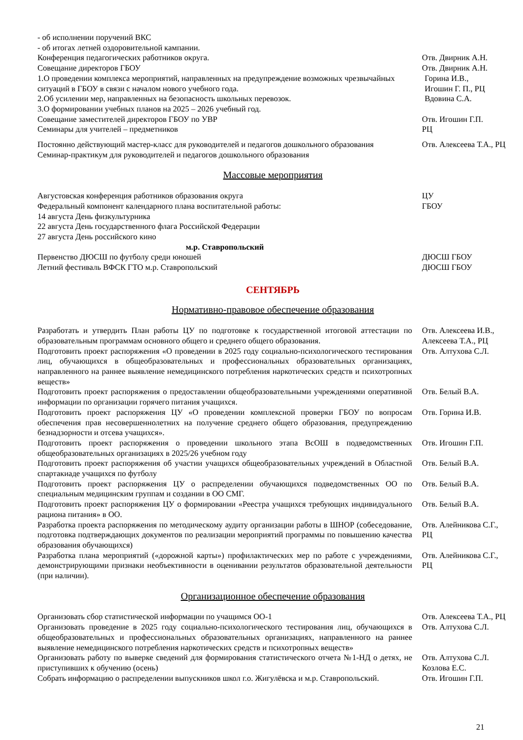- об исполнении поручений ВКС
- об итогах летней оздоровительной кампании.
Конференция педагогических работников округа. Отв. Двирник А.Н.
Совещание директоров ГБОУ Отв. Двирник А.Н.
1.О проведении комплекса мероприятий, направленных на предупреждение возможных чрезвычайных ситуаций в ГБОУ в связи с началом нового учебного года.
2.Об усилении мер, направленных на безопасность школьных перевозок.
3.О формировании учебных планов на 2025 – 2026 учебный год.
Горина И.В.,
Игошин Г. П., РЦ
Вдовина С.А.
Совещание заместителей директоров ГБОУ по УВР Отв. Игошин Г.П.
Семинары для учителей – предметников РЦ
Постоянно действующий мастер-класс для руководителей и педагогов дошкольного образования
Семинар-практикум для руководителей и педагогов дошкольного образования
Отв. Алексеева Т.А., РЦ
Массовые мероприятия
Августовская конференция работников образования округа ЦУ
Федеральный компонент календарного плана воспитательной работы:
14 августа День физкультурника
22 августа День государственного флага Российской Федерации
27 августа День российского кино
ГБОУ
м.р. Ставропольский
Первенство ДЮСШ по футболу среди юношей ДЮСШ ГБОУ
Летний фестиваль ВФСК ГТО м.р. Ставропольский ДЮСШ ГБОУ
СЕНТЯБРЬ
Нормативно-правовое обеспечение образования
Разработать и утвердить План работы ЦУ по подготовке к государственной итоговой аттестации по образовательным программам основного общего и среднего общего образования.
Отв. Алексеева И.В., Алексеева Т.А., РЦ
Подготовить проект распоряжения «О проведении в 2025 году социально-психологического тестирования лиц, обучающихся в общеобразовательных и профессиональных образовательных организациях, направленного на раннее выявление немедицинского потребления наркотических средств и психотропных веществ»
Отв. Алтухова С.Л.
Подготовить проект распоряжения о предоставлении общеобразовательными учреждениями оперативной информации по организации горячего питания учащихся.
Отв. Белый В.А.
Подготовить проект распоряжения ЦУ «О проведении комплексной проверки ГБОУ по вопросам обеспечения прав несовершеннолетних на получение среднего общего образования, предупреждению безнадзорности и отсева учащихся».
Отв. Горина И.В.
Подготовить проект распоряжения о проведении школьного этапа ВсОШ в подведомственных общеобразовательных организациях в 2025/26 учебном году
Отв. Игошин Г.П.
Подготовить проект распоряжения об участии учащихся общеобразовательных учреждений в Областной спартакиаде учащихся по футболу
Отв. Белый В.А.
Подготовить проект распоряжения ЦУ о распределении обучающихся подведомственных ОО по специальным медицинским группам и создании в ОО СМГ.
Отв. Белый В.А.
Подготовить проект распоряжения ЦУ о формировании «Реестра учащихся требующих индивидуального рациона питания» в ОО.
Отв. Белый В.А.
Разработка проекта распоряжения по методическому аудиту организации работы в ШНОР (собеседование, подготовка подтверждающих документов по реализации мероприятий программы по повышению качества образования обучающихся)
Отв. Алейникова С.Г., РЦ
Разработка плана мероприятий («дорожной карты») профилактических мер по работе с учреждениями, демонстрирующими признаки необъективности в оценивании результатов образовательной деятельности (при наличии).
Отв. Алейникова С.Г., РЦ
Организационное обеспечение образования
Организовать сбор статистической информации по учащимся ОО-1 Отв. Алексеева Т.А., РЦ
Организовать проведение в 2025 году социально-психологического тестирования лиц, обучающихся в общеобразовательных и профессиональных образовательных организациях, направленного на раннее выявление немедицинского потребления наркотических средств и психотропных веществ»
Отв. Алтухова С.Л.
Организовать работу по выверке сведений для формирования статистического отчета №1-НД о детях, не приступивших к обучению (осень)
Отв. Алтухова С.Л. Козлова Е.С.
Собрать информацию о распределении выпускников школ г.о. Жигулёвска и м.р. Ставропольский.
Отв. Игошин Г.П.
21